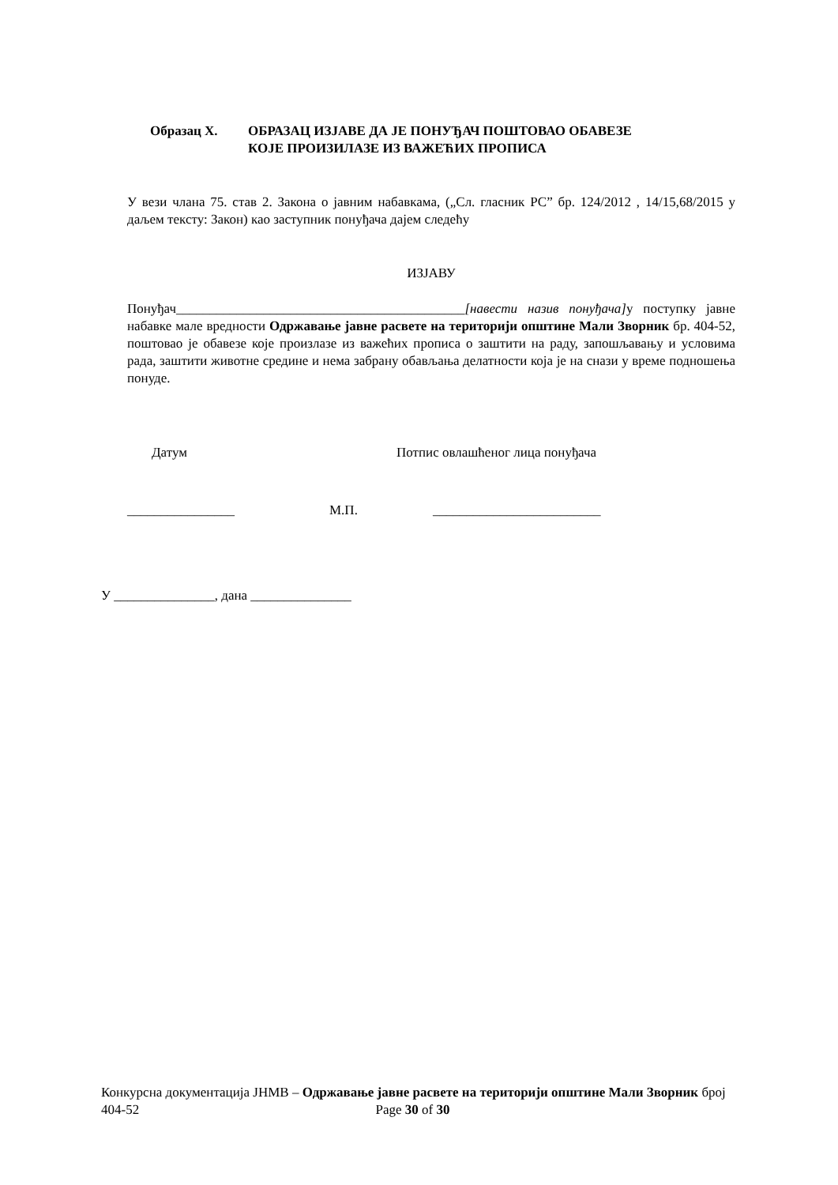Образац Х. ОБРАЗАЦ ИЗЈАВЕ ДА ЈЕ ПОНУЂАЧ ПОШТОВАО ОБАВЕЗЕ
КОЈЕ ПРОИЗИЛАЗЕ ИЗ ВАЖЕЋИХ ПРОПИСА
У вези члана 75. став 2. Закона о јавним набавкама, („Сл. гласник РС” бр. 124/2012 , 14/15,68/2015 у даљем тексту: Закон) као заступник понуђача дајем следећу
ИЗЈАВУ
Понуђач___________________________________________[навести назив понуђача] у поступку јавне набавке мале вредности Одржавање јавне расвете на територији општине Мали Зворник бр. 404-52, поштовао је обавезе које произлазе из важећих прописа о заштити на раду, запошљавању и условима рада, заштити животне средине и нема забрану обављања делатности која је на снази у време подношења понуде.
Датум Потпис овлашћеног лица понуђача
________________ М.П. _________________________
У _______________, дана _______________
Конкурсна документација ЈНМВ – Одржавање јавне расвете на територији општине Мали Зворник број 404-52 Page 30 of 30